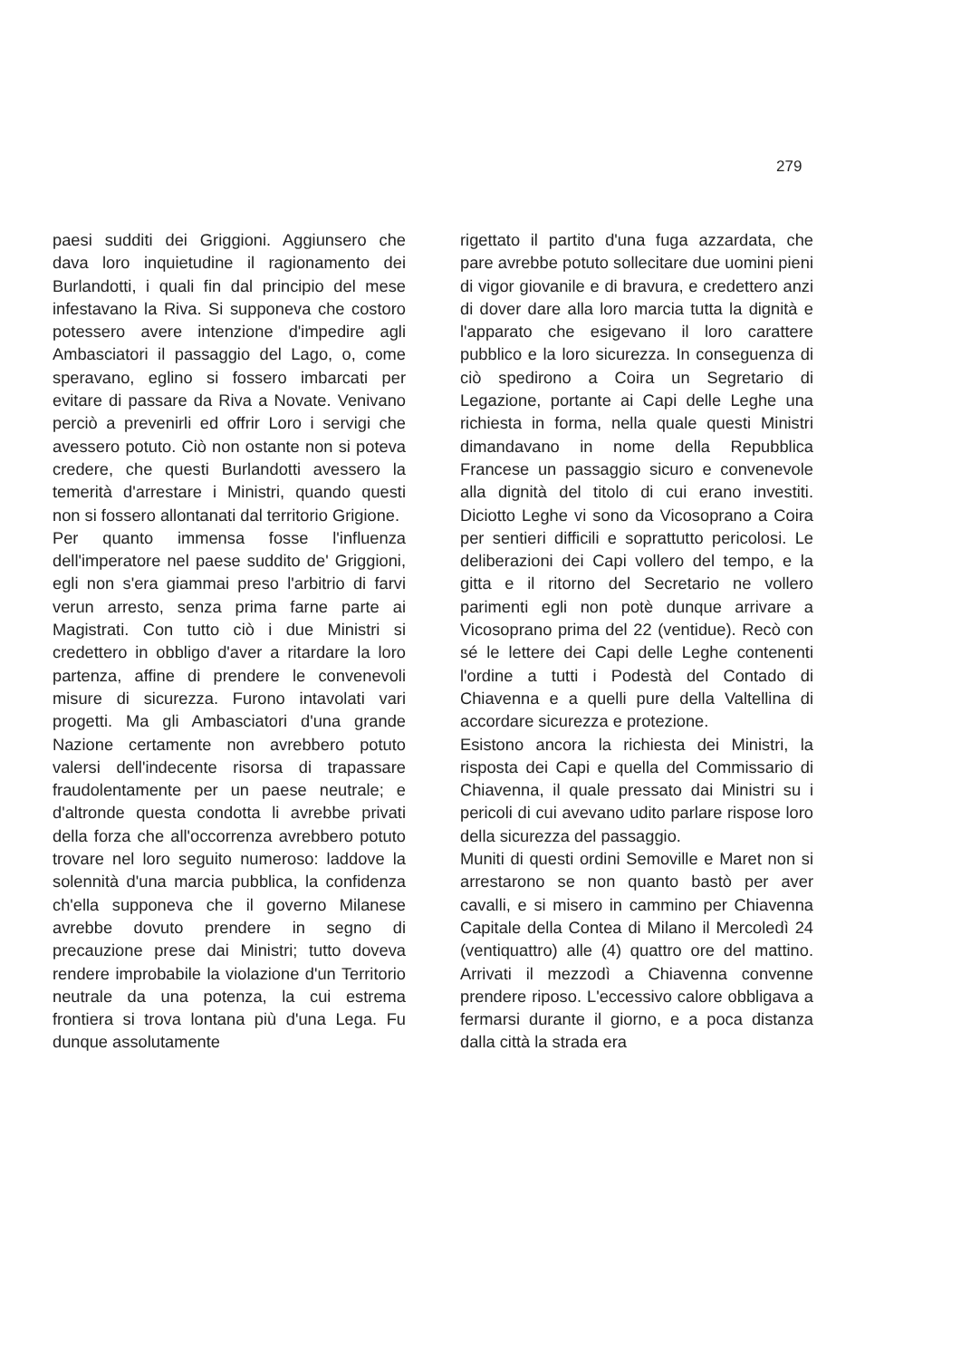279
paesi sudditi dei Griggioni. Aggiunsero che dava loro inquietudine il ragionamento dei Burlandotti, i quali fin dal principio del mese infestavano la Riva. Si supponeva che costoro potessero avere intenzione d'impedire agli Ambasciatori il passaggio del Lago, o, come speravano, eglino si fossero imbarcati per evitare di passare da Riva a Novate. Venivano perciò a prevenirli ed offrir Loro i servigi che avessero potuto. Ciò non ostante non si poteva credere, che questi Burlandotti avessero la temerità d'arrestare i Ministri, quando questi non si fossero allontanati dal territorio Grigione.
Per quanto immensa fosse l'influenza dell'imperatore nel paese suddito de' Griggioni, egli non s'era giammai preso l'arbitrio di farvi verun arresto, senza prima farne parte ai Magistrati. Con tutto ciò i due Ministri si credettero in obbligo d'aver a ritardare la loro partenza, affine di prendere le convenevoli misure di sicurezza. Furono intavolati vari progetti. Ma gli Ambasciatori d'una grande Nazione certamente non avrebbero potuto valersi dell'indecente risorsa di trapassare fraudolentamente per un paese neutrale; e d'altronde questa condotta li avrebbe privati della forza che all'occorrenza avrebbero potuto trovare nel loro seguito numeroso: laddove la solennità d'una marcia pubblica, la confidenza ch'ella supponeva che il governo Milanese avrebbe dovuto prendere in segno di precauzione prese dai Ministri; tutto doveva rendere improbabile la violazione d'un Territorio neutrale da una potenza, la cui estrema frontiera si trova lontana più d'una Lega. Fu dunque assolutamente
rigettato il partito d'una fuga azzardata, che pare avrebbe potuto sollecitare due uomini pieni di vigor giovanile e di bravura, e credettero anzi di dover dare alla loro marcia tutta la dignità e l'apparato che esigevano il loro carattere pubblico e la loro sicurezza. In conseguenza di ciò spedirono a Coira un Segretario di Legazione, portante ai Capi delle Leghe una richiesta in forma, nella quale questi Ministri dimandavano in nome della Repubblica Francese un passaggio sicuro e convenevole alla dignità del titolo di cui erano investiti. Diciotto Leghe vi sono da Vicosoprano a Coira per sentieri difficili e soprattutto pericolosi. Le deliberazioni dei Capi vollero del tempo, e la gitta e il ritorno del Secretario ne vollero parimenti egli non potè dunque arrivare a Vicosoprano prima del 22 (ventidue). Recò con sé le lettere dei Capi delle Leghe contenenti l'ordine a tutti i Podestà del Contado di Chiavenna e a quelli pure della Valtellina di accordare sicurezza e protezione.
Esistono ancora la richiesta dei Ministri, la risposta dei Capi e quella del Commissario di Chiavenna, il quale pressato dai Ministri su i pericoli di cui avevano udito parlare rispose loro della sicurezza del passaggio.
Muniti di questi ordini Semoville e Maret non si arrestarono se non quanto bastò per aver cavalli, e si misero in cammino per Chiavenna Capitale della Contea di Milano il Mercoledì 24 (ventiquattro) alle (4) quattro ore del mattino. Arrivati il mezzodì a Chiavenna convenne prendere riposo. L'eccessivo calore obbligava a fermarsi durante il giorno, e a poca distanza dalla città la strada era